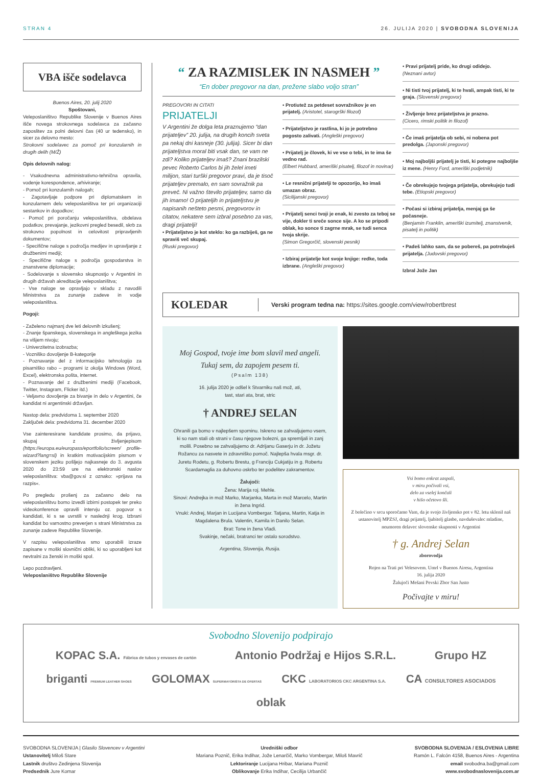STRAN 4 26. JULIJA 2020 | SVOBODNA SLOVENIJA
VBA išče sodelavca
Buenos Aires, 20. julij 2020
Spoštovani,
Veleposlaništvo Republike Slovenije v Buenos Aires išče novega strokovnega sodelavca za začasno zaposlitev za polni delovni čas (40 ur tedensko), in sicer za delovno mesto:
Strokovni sodelavec za pomoč pri konzularnih in drugih delih (M/Ž)
Opis delovnih nalog:
- Vsakodnevna administrativno-tehnična opravila, vodenje korespondence, arhiviranje;
- Pomoč pri konzularnih nalogah;
- Zagotavljaje podpore pri diplomatskem in konzularnem delu veleposlaništva ter pri organizaciji sestankov in dogodkov;
- Pomoč pri poročanju veleposlaništva, obdelava podatkov, prevajanje, jezikovni pregled besedil, skrb za strokovno popolnost in celovitost pripravljenih dokumentov;
- Specifične naloge s področja medijev in upravljanje z družbenimi mediji;
- Specifične naloge s področja gospodarstva in znanstvene diplomacije;
- Sodelovanje s slovensko skupnostjo v Argentini in drugih državah akreditacije veleposlaništva;
- Vse naloge se opravljajo v skladu z navodili Ministrstva za zunanje zadeve in vodje veleposlaništva.
Pogoji:
- Zaželeno najmanj dve leti delovnih izkušenj;
- Znanje španskega, slovenskega in angleškega jezika na višjem nivoju;
- Univerzitetna izobrazba;
- Vozniško dovoljenje B-kategorije
- Poznavanje del z informacijsko tehnologijo za pisarniško rabo – programi iz okolja Windows (Word, Excel), elektronska pošta, internet.
- Poznavanje del z družbenimi mediji (Facebook, Twitter, Instagram, Flicker itd.)
- Veljavno dovoljenje za bivanje in delo v Argentini, če kandidat ni argentinski državljan.
Nastop dela: predvidoma 1. september 2020
Zaključek dela: predvidoma 31. december 2020
Vse zainteresirane kandidate prosimo, da prijavo, skupaj z življenjepisom (https://europa.eu/europass/eportfolio/screen/ profile-wizard?lang=sl) in kratkim motivacijskim pismom v slovenskem jeziku pošljejo najkasneje do 3. avgusta 2020 do 23:59 ure na elektronski naslov veleposlaništva: vba@gov.si z oznako: »prijava na razpis«.
Po pregledu prošenj za začasno delo na veleposlaništvu bomo izvedli izbirni postopek ter preko videokonference opravili intervju oz. pogovor s kandidati, ki s se uvrstili v naslednji krog. Izbrani kandidat bo varnostno preverjen s strani Ministrstva za zunanje zadeve Republike Slovenije.
V razpisu veleposlaništva smo uporabili izraze zapisane v moški slovnični obliki, ki so uporabljeni kot nevtralni za ženski in moški spol.
Lepo pozdravljeni.
Veleposlaništvo Republike Slovenije
“ ZA RAZMISLEK IN NASMEH ”
“En dober pregovor na dan, prežene slabo voljo stran”
PREGOVORI IN CITATI
PRIJATELJI
V Argentini že dolga leta praznujemo “dan prijateljev” 20. julija, na drugih koncih sveta pa nekaj dni kasneje (30. julija). Sicer bi dan prijateljstva moral biti vsak dan, se vam ne zdi? Koliko prijateljev imaš? Znani brazilski pevec Roberto Carlos bi jih želel imeti milijon, stari turški pregovor pravi, da je tisoč prijateljev premalo, en sam sovražnik pa preveč. Ni važno število prijateljev, samo da jih imamo! O prijateljih in prijateljstvu je napisanih nešteto pesmi, pregovorov in citatov, nekatere sem izbral posebno za vas, dragi prijatelji!
• Prijateljstvo je kot steklo: ko ga razbiješ, ga ne spraviš več skupaj.
(Ruski pregovor)
• Protiutež za petdeset sovražnikov je en prijatelj. (Aristotel, starogrški filozof)
• Prijateljstvo je rastlina, ki jo je potrebno pogosto zalivati. (Angleški pregovor)
• Prijatelj je človek, ki ve vse o tebi, in te ima še vedno rad.
(Elbert Hubbard, ameriški pisatelj, filozof in novinar)
• Le resnični prijatelji te opozorijo, ko imaš umazan obraz.
(Sicilijanski pregovor)
• Prijatelj senci tvoji je enak, ki zvesto za teboj se vije, dokler ti sreče sonce sije. A ko se pripodi oblak, ko sonce ti zagrne mrak, se tudi senca tvoja skrije.
(Simon Gregorčič, slovenski pesnik)
• Izbiraj prijatelje kot svoje knjige: redke, toda izbrane. (Angleški pregovor)
• Pravi prijatelj pride, ko drugi odidejo.
(Neznani avtor)
• Ni tisti tvoj prijatelj, ki te hvali, ampak tisti, ki te graja. (Slovenski pregovor)
• Življenje brez prijateljstva je prazno.
(Cicero, rimski politik in filozof)
• Če imaš prijatelja ob sebi, ni nobena pot predolga. (Japonski pregovor)
• Moj najboljši prijatelj je tisti, ki potegne najboljše iz mene. (Henry Ford, ameriški podjetnik)
• Če obrekujejo tvojega prijatelja, obrekujejo tudi tebe. (Etiopski pregovor)
• Počasi si izbiraj prijatelja, menjaj ga še počasneje.
(Benjamin Franklin, ameriški izumitelj, znanstvenik, pisatelj in politik)
• Padeš lahko sam, da se pobereš, pa potrebuješ prijatelja. (Judovski pregovor)
Izbral Jože Jan
KOLEDAR Verski program tedna na: https://sites.google.com/view/robertbrest
Moj Gospod, tvoje ime bom slavil med angeli.
Tukaj sem, da zapojem pesem ti.
(Psalm 138)
16. julija 2020 je odšel k Stvarniku naš mož, ati,
tast, stari ata, brat, stric
† ANDREJ SELAN
Ohranili ga bomo v najlepšem spominu. Iskreno se zahvaljujemo vsem, ki so nam stali ob strani v času njegove bolezni, ga spremljali in zanj molili. Posebno se zahvaljujemo dr. Adrijanu Gaserju in dr. Jožetu Rožancu za nasvete in zdravniško pomoč. Najlepša hvala msgr. dr. Juretu Rodetu, g. Robertu Brestu, g Franciju Cukjatiju in g. Robertu Scardamaglia za duhovno oskrbo ter podelitev zakramentov.
Žalujoči:
Žena: Marija roj. Mehle.
Sinovi: Andrejka in mož Marko, Marjanka, Marta in mož Marcelo, Martin in žena Ingrid.
Vnuki: Andrej, Marjan in Lucijana Vombergar. Tatjana, Martin, Katja in Magdalena Brula. Valentin, Kamila in Danilo Selan.
Brat: Tone in žena Vladi.
Svakinje, nečaki, bratranci ter ostalo sorodstvo.
Argentina, Slovenija, Rusija.
Vsi bomo enkrat zaspali,
v miru počivali vsi,
delo za vselej končali
v hišo očetovo šli.
Z bolečino v srcu sporočamo Vam, da je svojo življensko pot v 82. letu sklenil naš ustanovitelj MPZSJ, dragi prijatelj, ljubitelj glasbe, navduševalec mladine, neumoren delavec slovenske skupnosti v Argentini
† g. Andrej Selan
zborovodja
Rojen na Trati pri Velesovem. Umrl v Buenos Airesu, Argentina
16. julija 2020
Žalujoči Mešani Pevski Zbor San Justo
Počivajte v miru!
Svobodno Slovenijo podpirajo
KOPAC S.A. Fábrica de tubos y envases de cartón Antonio Podržaj e Hijos S.R.L. Grupo HZ briganti PREMIUM LEATHER SHOES GOLOMAX SUPERMAYORISTA DE OFERTAS CKC LABORATORIOS CKC ARGENTINA S.A. CA CONSULTORES ASOCIADOS oblak
SVOBODNA SLOVENIJA | Glasilo Slovencev v Argentini
Ustanovitelj Miloš Stare
Lastnik društvo Zedinjena Slovenija
Predsednik Jure Komar
Uredniški odbor
Mariana Poznič, Erika Indihar, Jože Lenarčič, Marko Vombergar, Miloš Mavrič
Lektoriranje Lucijana Hribar, Mariana Poznič
Oblikovanje Erika Indihar, Cecilija Urbančič
SVOBODNA SLOVENIJA / ESLOVENIA LIBRE
Ramón L. Falcón 4158, Buenos Aires - Argentina
email svobodna.ba@gmail.com
www.svobodnaslovenija.com.ar